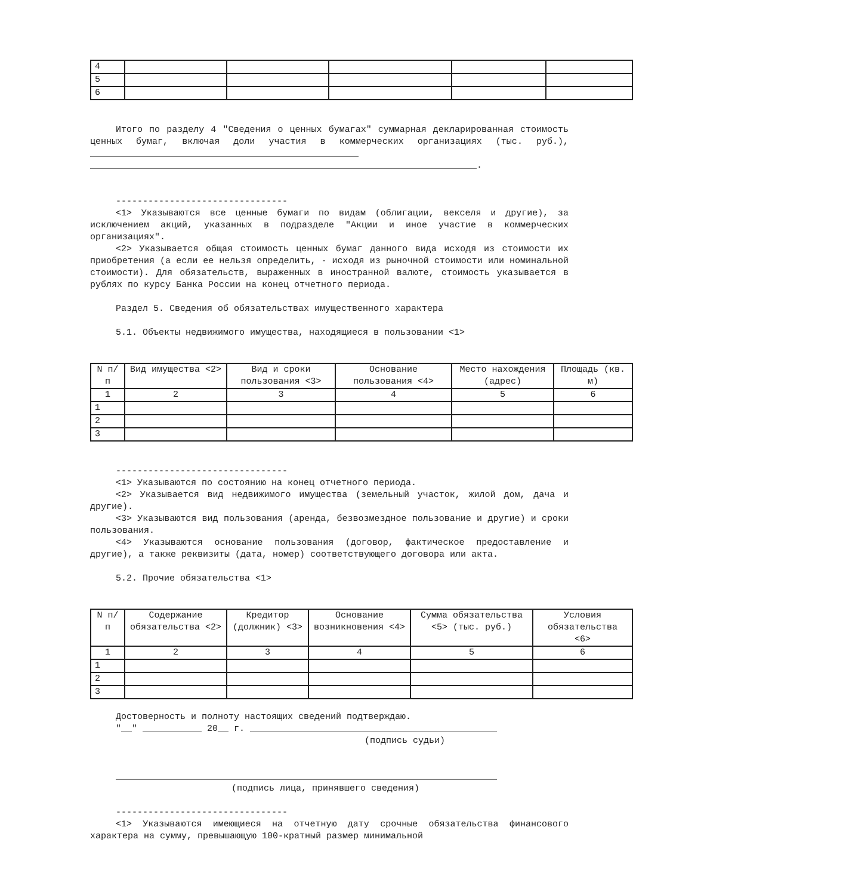| 4 | | | | | |
| 5 | | | | | |
| 6 | | | | | |
Итого по разделу 4 "Сведения о ценных бумагах" суммарная декларированная стоимость ценных бумаг, включая доли участия в коммерческих организациях (тыс. руб.), __________________________________________________ ________________________________________________________________________.
--------------------------------
<1> Указываются все ценные бумаги по видам (облигации, векселя и другие), за исключением акций, указанных в подразделе "Акции и иное участие в коммерческих организациях".
<2> Указывается общая стоимость ценных бумаг данного вида исходя из стоимости их приобретения (а если ее нельзя определить, - исходя из рыночной стоимости или номинальной стоимости). Для обязательств, выраженных в иностранной валюте, стоимость указывается в рублях по курсу Банка России на конец отчетного периода.
Раздел 5. Сведения об обязательствах имущественного характера
5.1. Объекты недвижимого имущества, находящиеся в пользовании <1>
| N п/п | Вид имущества <2> | Вид и сроки пользования <3> | Основание пользования <4> | Место нахождения (адрес) | Площадь (кв. м) |
| 1 | 2 | 3 | 4 | 5 | 6 |
| 1 | | | | | |
| 2 | | | | | |
| 3 | | | | | |
--------------------------------
<1> Указываются по состоянию на конец отчетного периода.
<2> Указывается вид недвижимого имущества (земельный участок, жилой дом, дача и другие).
<3> Указываются вид пользования (аренда, безвозмездное пользование и другие) и сроки пользования.
<4> Указываются основание пользования (договор, фактическое предоставление и другие), а также реквизиты (дата, номер) соответствующего договора или акта.
5.2. Прочие обязательства <1>
| N п/п | Содержание обязательства <2> | Кредитор (должник) <3> | Основание возникновения <4> | Сумма обязательства <5> (тыс. руб.) | Условия обязательства <6> |
| 1 | 2 | 3 | 4 | 5 | 6 |
| 1 | | | | | |
| 2 | | | | | |
| 3 | | | | | |
Достоверность и полноту настоящих сведений подтверждаю.
"__" ___________ 20__ г. ______________________________________________
(подпись судьи)
_______________________________________________________________________
(подпись лица, принявшего сведения)
--------------------------------
<1> Указываются имеющиеся на отчетную дату срочные обязательства финансового характера на сумму, превышающую 100-кратный размер минимальной